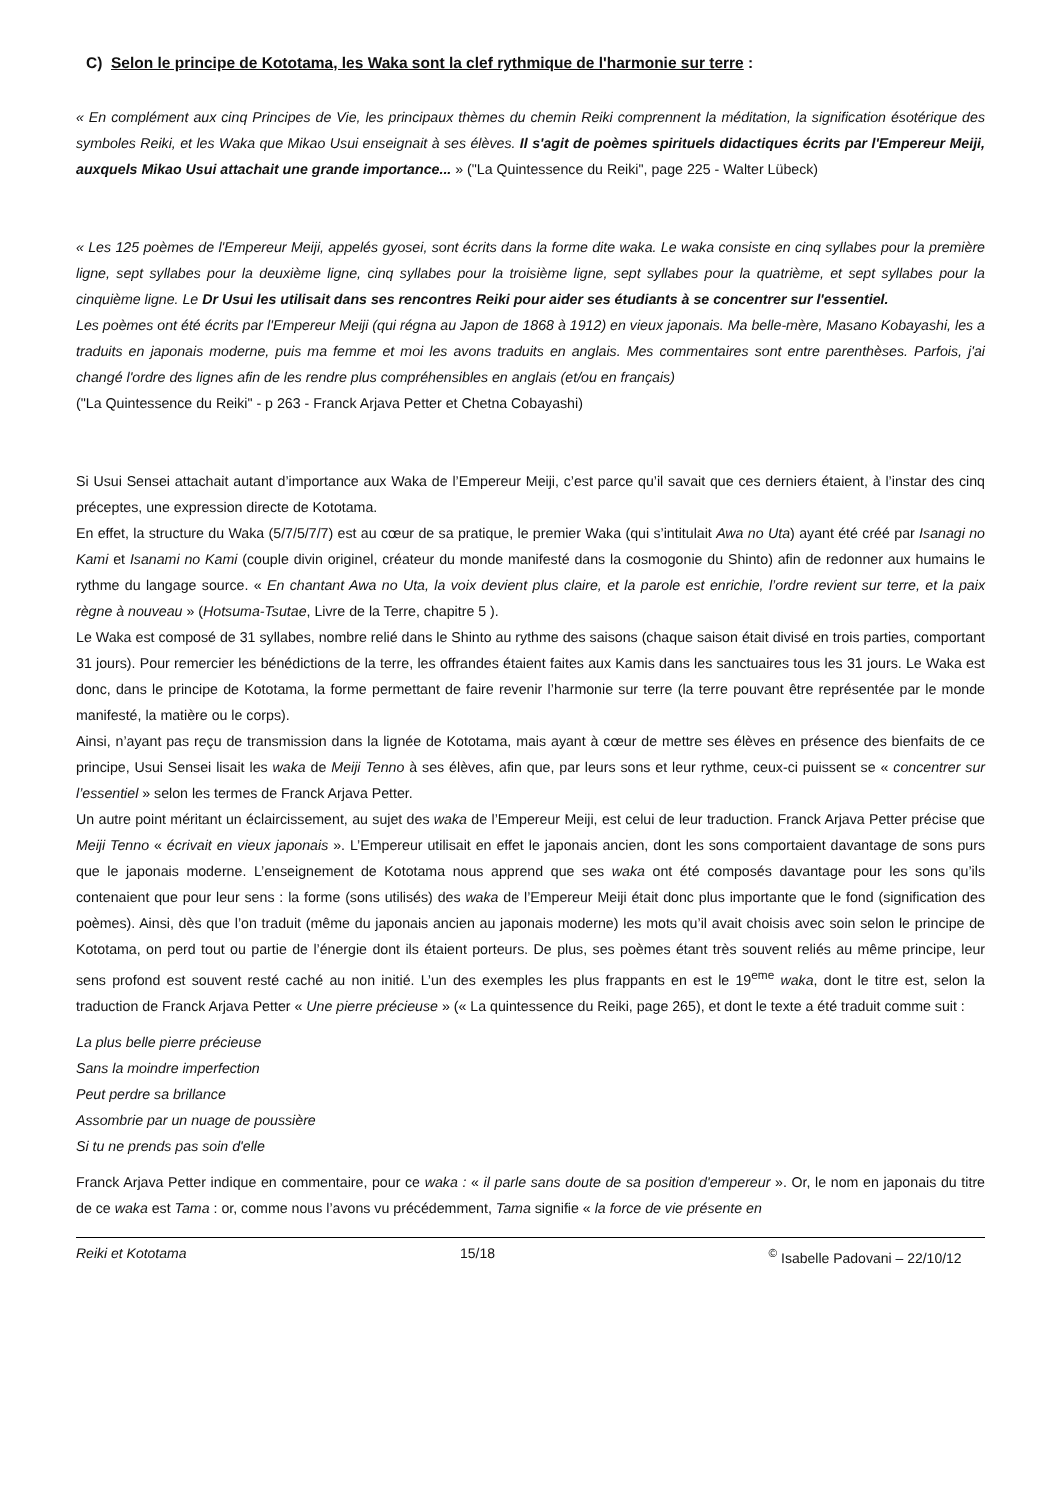C) Selon le principe de Kototama, les Waka sont la clef rythmique de l'harmonie sur terre :
« En complément aux cinq Principes de Vie, les principaux thèmes du chemin Reiki comprennent la méditation, la signification ésotérique des symboles Reiki, et les Waka que Mikao Usui enseignait à ses élèves. Il s'agit de poèmes spirituels didactiques écrits par l'Empereur Meiji, auxquels Mikao Usui attachait une grande importance... » ("La Quintessence du Reiki", page 225 - Walter Lübeck)
« Les 125 poèmes de l'Empereur Meiji, appelés gyosei, sont écrits dans la forme dite waka. Le waka consiste en cinq syllabes pour la première ligne, sept syllabes pour la deuxième ligne, cinq syllabes pour la troisième ligne, sept syllabes pour la quatrième, et sept syllabes pour la cinquième ligne. Le Dr Usui les utilisait dans ses rencontres Reiki pour aider ses étudiants à se concentrer sur l'essentiel.
Les poèmes ont été écrits par l'Empereur Meiji (qui régna au Japon de 1868 à 1912) en vieux japonais. Ma belle-mère, Masano Kobayashi, les a traduits en japonais moderne, puis ma femme et moi les avons traduits en anglais. Mes commentaires sont entre parenthèses. Parfois, j'ai changé l'ordre des lignes afin de les rendre plus compréhensibles en anglais (et/ou en français)
("La Quintessence du Reiki" - p 263 - Franck Arjava Petter et Chetna Cobayashi)
Si Usui Sensei attachait autant d’importance aux Waka de l’Empereur Meiji, c’est parce qu’il savait que ces derniers étaient, à l’instar des cinq préceptes, une expression directe de Kototama.
En effet, la structure du Waka (5/7/5/7/7) est au cœur de sa pratique, le premier Waka (qui s’intitulait Awa no Uta) ayant été créé par Isanagi no Kami et Isanami no Kami (couple divin originel, créateur du monde manifesté dans la cosmogonie du Shinto) afin de redonner aux humains le rythme du langage source. « En chantant Awa no Uta, la voix devient plus claire, et la parole est enrichie, l’ordre revient sur terre, et la paix règne à nouveau » (Hotsuma-Tsutae, Livre de la Terre, chapitre 5 ).
Le Waka est composé de 31 syllabes, nombre relié dans le Shinto au rythme des saisons (chaque saison était divisé en trois parties, comportant 31 jours). Pour remercier les bénédictions de la terre, les offrandes étaient faites aux Kamis dans les sanctuaires tous les 31 jours. Le Waka est donc, dans le principe de Kototama, la forme permettant de faire revenir l’harmonie sur terre (la terre pouvant être représentée par le monde manifesté, la matière ou le corps).
Ainsi, n’ayant pas reçu de transmission dans la lignée de Kototama, mais ayant à cœur de mettre ses élèves en présence des bienfaits de ce principe, Usui Sensei lisait les waka de Meiji Tenno à ses élèves, afin que, par leurs sons et leur rythme, ceux-ci puissent se « concentrer sur l’essentiel » selon les termes de Franck Arjava Petter.
Un autre point méritant un éclaircissement, au sujet des waka de l’Empereur Meiji, est celui de leur traduction. Franck Arjava Petter précise que Meiji Tenno « écrivait en vieux japonais ». L’Empereur utilisait en effet le japonais ancien, dont les sons comportaient davantage de sons purs que le japonais moderne. L’enseignement de Kototama nous apprend que ses waka ont été composés davantage pour les sons qu’ils contenaient que pour leur sens : la forme (sons utilisés) des waka de l’Empereur Meiji était donc plus importante que le fond (signification des poèmes). Ainsi, dès que l’on traduit (même du japonais ancien au japonais moderne) les mots qu’il avait choisis avec soin selon le principe de Kototama, on perd tout ou partie de l’énergie dont ils étaient porteurs. De plus, ses poèmes étant très souvent reliés au même principe, leur sens profond est souvent resté caché au non initié. L’un des exemples les plus frappants en est le 19<sup>eme</sup> waka, dont le titre est, selon la traduction de Franck Arjava Petter « Une pierre précieuse » (« La quintessence du Reiki, page 265), et dont le texte a été traduit comme suit :
La plus belle pierre précieuse
Sans la moindre imperfection
Peut perdre sa brillance
Assombrie par un nuage de poussière
Si tu ne prends pas soin d'elle
Franck Arjava Petter indique en commentaire, pour ce waka : « il parle sans doute de sa position d'empereur ». Or, le nom en japonais du titre de ce waka est Tama : or, comme nous l’avons vu précédemment, Tama signifie « la force de vie présente en
Reiki et Kototama 15/18 <sup>©</sup> Isabelle Padovani – 22/10/12